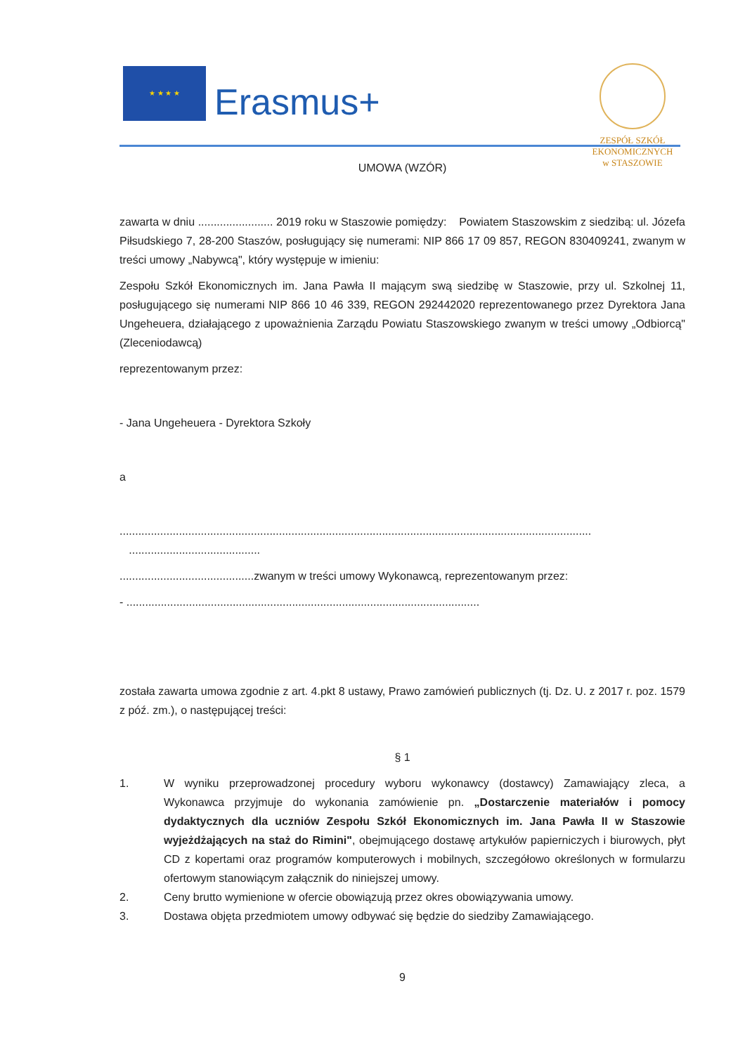★ ★ ★ ★
Erasmus+
ZESPÓŁ SZKÓŁ EKONOMICZNYCH
w STASZOWIE
UMOWA (WZÓR)
zawarta w dniu ........................ 2019 roku w Staszowie pomiędzy: Powiatem Staszowskim z siedzibą: ul. Józefa Piłsudskiego 7, 28-200 Staszów, posługujący się numerami: NIP 866 17 09 857, REGON 830409241, zwanym w treści umowy „Nabywcą", który występuje w imieniu:
Zespołu Szkół Ekonomicznych im. Jana Pawła II mającym swą siedzibę w Staszowie, przy ul. Szkolnej 11, posługującego się numerami NIP 866 10 46 339, REGON 292442020 reprezentowanego przez Dyrektora Jana Ungeheuera, działającego z upoważnienia Zarządu Powiatu Staszowskiego zwanym w treści umowy „Odbiorcą" (Zleceniodawcą)
reprezentowanym przez:
- Jana Ungeheuera - Dyrektora Szkoły
a
.......................................................................................................................................................
..........................................
...........................................zwanym w treści umowy Wykonawcą, reprezentowanym przez:
- .................................................................................................................
została zawarta umowa zgodnie z art. 4.pkt 8 ustawy, Prawo zamówień publicznych (tj. Dz. U. z 2017 r. poz. 1579 z póź. zm.), o następującej treści:
§ 1
1. W wyniku przeprowadzonej procedury wyboru wykonawcy (dostawcy) Zamawiający zleca, a Wykonawca przyjmuje do wykonania zamówienie pn. „Dostarczenie materiałów i pomocy dydaktycznych dla uczniów Zespołu Szkół Ekonomicznych im. Jana Pawła II w Staszowie wyjeżdżających na staż do Rimini", obejmującego dostawę artykułów papierniczych i biurowych, płyt CD z kopertami oraz programów komputerowych i mobilnych, szczegółowo określonych w formularzu ofertowym stanowiącym załącznik do niniejszej umowy.
2. Ceny brutto wymienione w ofercie obowiązują przez okres obowiązywania umowy.
3. Dostawa objęta przedmiotem umowy odbywać się będzie do siedziby Zamawiającego.
9